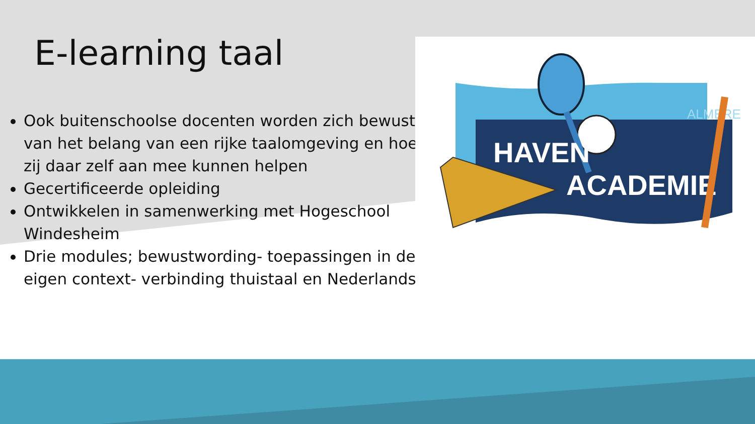E-learning taal
Ook buitenschoolse docenten worden zich bewust van het belang van een rijke taalomgeving en hoe zij daar zelf aan mee kunnen helpen
Gecertificeerde opleiding
Ontwikkelen in samenwerking met Hogeschool Windesheim
Drie modules; bewustwording- toepassingen in de eigen context- verbinding thuistaal en Nederlands
ALMERE
HAVEN
ACADEMIE